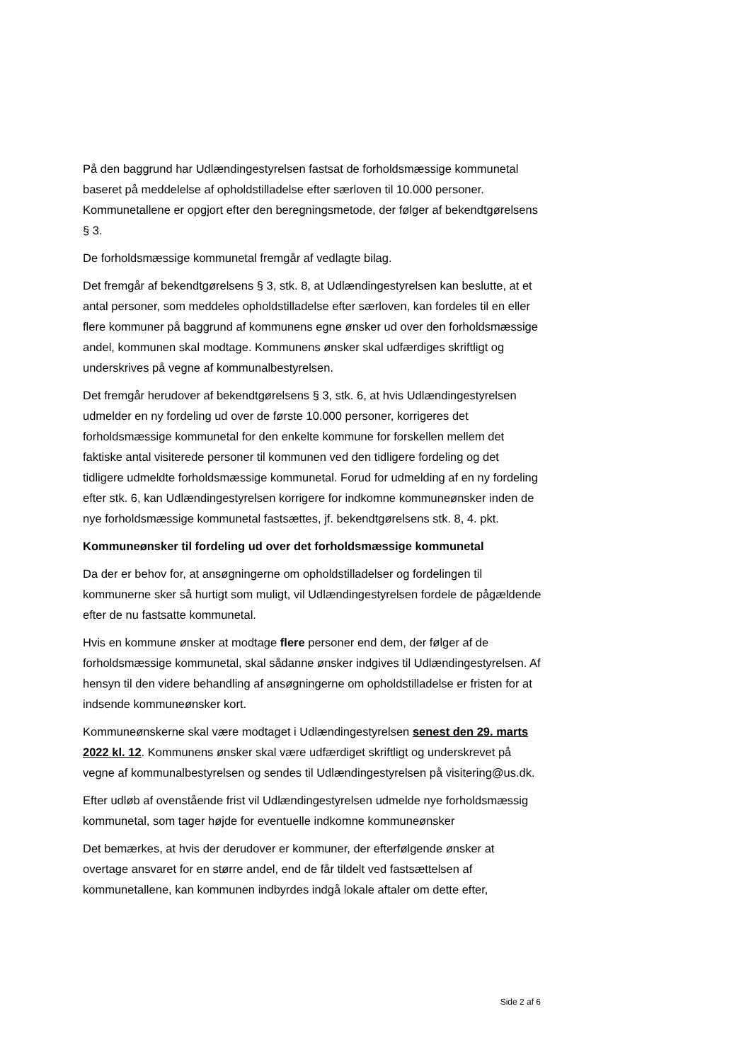På den baggrund har Udlændingestyrelsen fastsat de forholdsmæssige kommunetal baseret på meddelelse af opholdstilladelse efter særloven til 10.000 personer. Kommunetallene er opgjort efter den beregningsmetode, der følger af bekendtgørelsens § 3.
De forholdsmæssige kommunetal fremgår af vedlagte bilag.
Det fremgår af bekendtgørelsens § 3, stk. 8, at Udlændingestyrelsen kan beslutte, at et antal personer, som meddeles opholdstilladelse efter særloven, kan fordeles til en eller flere kommuner på baggrund af kommunens egne ønsker ud over den forholdsmæssige andel, kommunen skal modtage. Kommunens ønsker skal udfærdiges skriftligt og underskrives på vegne af kommunalbestyrelsen.
Det fremgår herudover af bekendtgørelsens § 3, stk. 6, at hvis Udlændingestyrelsen udmelder en ny fordeling ud over de første 10.000 personer, korrigeres det forholdsmæssige kommunetal for den enkelte kommune for forskellen mellem det faktiske antal visiterede personer til kommunen ved den tidligere fordeling og det tidligere udmeldte forholdsmæssige kommunetal. Forud for udmelding af en ny fordeling efter stk. 6, kan Udlændingestyrelsen korrigere for indkomne kommuneønsker inden de nye forholdsmæssige kommunetal fastsættes, jf. bekendtgørelsens stk. 8, 4. pkt.
Kommuneønsker til fordeling ud over det forholdsmæssige kommunetal
Da der er behov for, at ansøgningerne om opholdstilladelser og fordelingen til kommunerne sker så hurtigt som muligt, vil Udlændingestyrelsen fordele de pågældende efter de nu fastsatte kommunetal.
Hvis en kommune ønsker at modtage flere personer end dem, der følger af de forholdsmæssige kommunetal, skal sådanne ønsker indgives til Udlændingestyrelsen. Af hensyn til den videre behandling af ansøgningerne om opholdstilladelse er fristen for at indsende kommuneønsker kort.
Kommuneønskerne skal være modtaget i Udlændingestyrelsen senest den 29. marts 2022 kl. 12. Kommunens ønsker skal være udfærdiget skriftligt og underskrevet på vegne af kommunalbestyrelsen og sendes til Udlændingestyrelsen på visitering@us.dk.
Efter udløb af ovenstående frist vil Udlændingestyrelsen udmelde nye forholdsmæssig kommunetal, som tager højde for eventuelle indkomne kommuneønsker
Det bemærkes, at hvis der derudover er kommuner, der efterfølgende ønsker at overtage ansvaret for en større andel, end de får tildelt ved fastsættelsen af kommunetallene, kan kommunen indbyrdes indgå lokale aftaler om dette efter,
Side 2 af 6